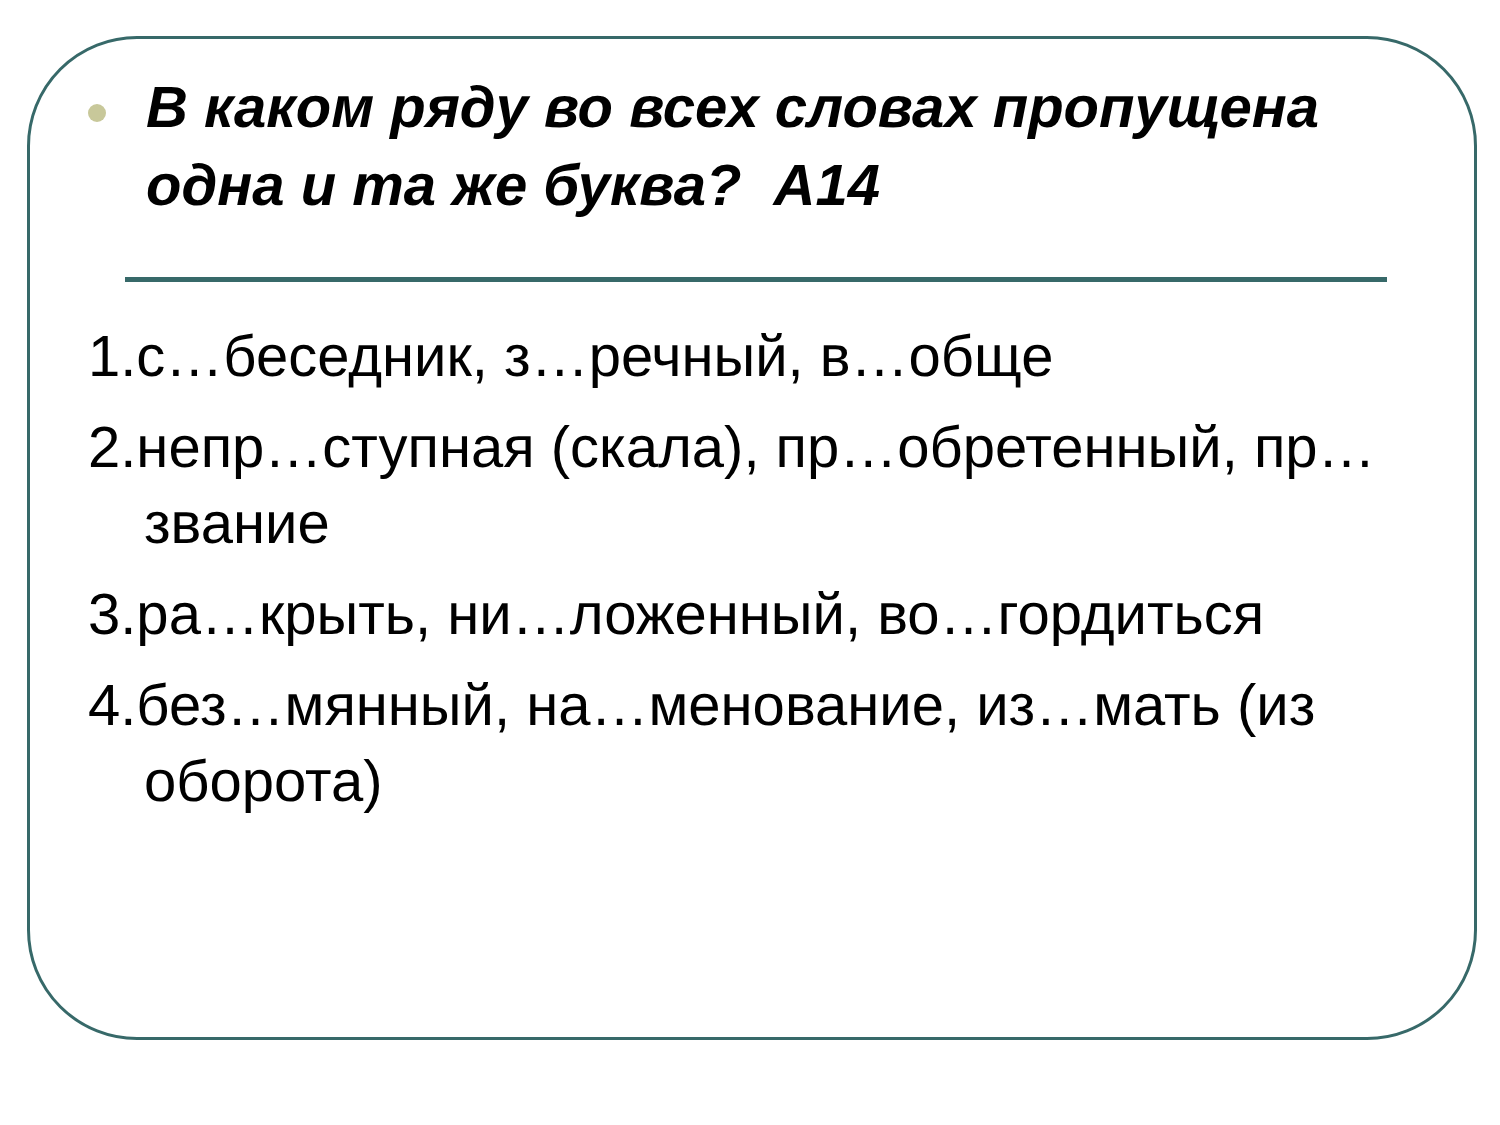В каком ряду во всех словах пропущена одна и та же буква? А14
1.с…беседник, з…речный, в…обще
2.непр…ступная (скала), пр…обретенный, пр…звание
3.ра…крыть, ни…ложенный, во…гордиться
4.без…мянный, на…менование, из…мать (из оборота)